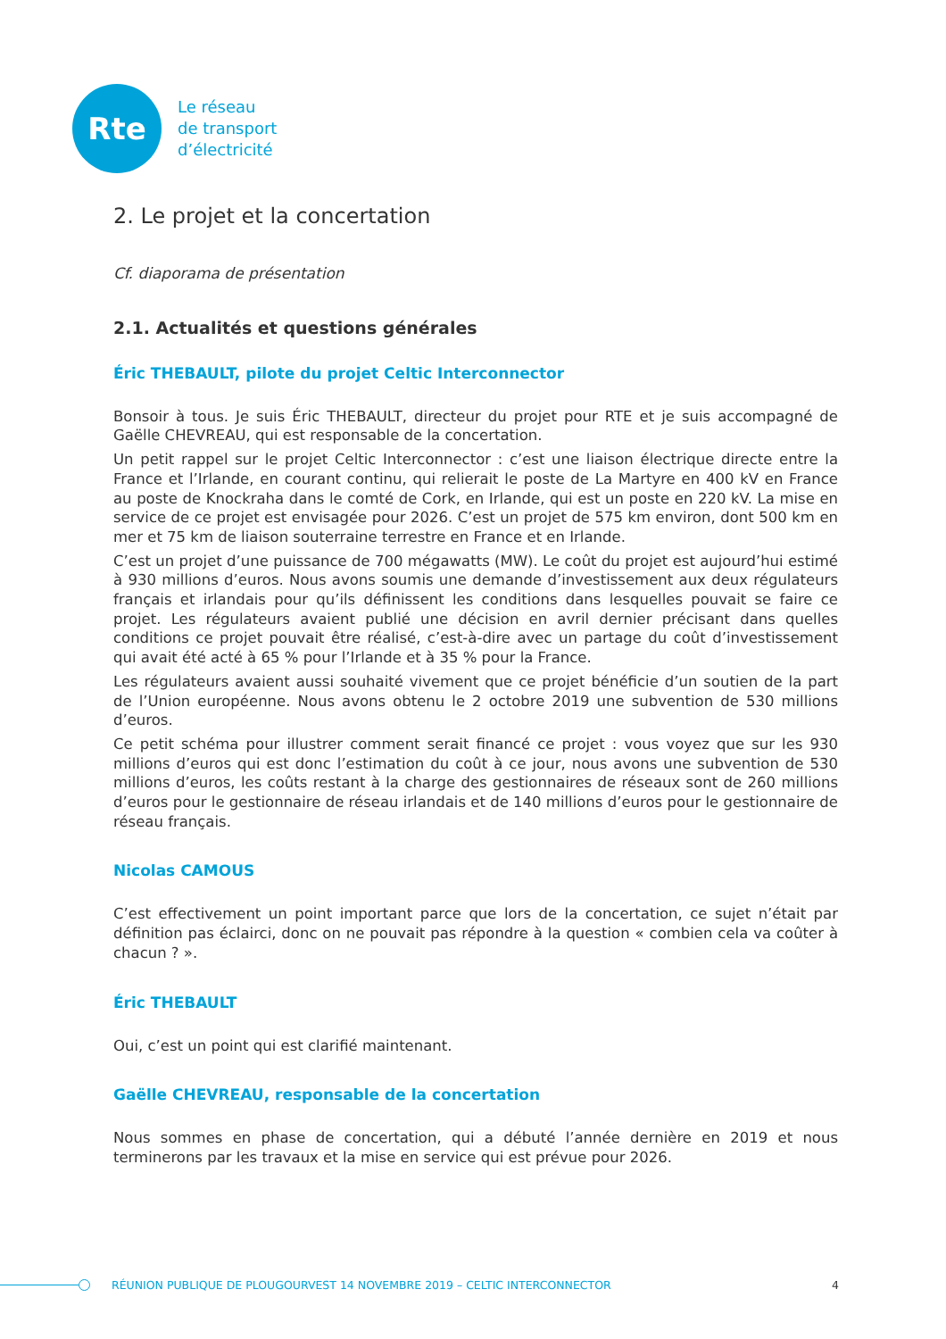Rte
Le réseau
de transport
d’électricité
2. Le projet et la concertation
Cf. diaporama de présentation
2.1. Actualités et questions générales
Éric THEBAULT, pilote du projet Celtic Interconnector
Bonsoir à tous. Je suis Éric THEBAULT, directeur du projet pour RTE et je suis accompagné de Gaëlle CHEVREAU, qui est responsable de la concertation.
Un petit rappel sur le projet Celtic Interconnector : c’est une liaison électrique directe entre la France et l’Irlande, en courant continu, qui relierait le poste de La Martyre en 400 kV en France au poste de Knockraha dans le comté de Cork, en Irlande, qui est un poste en 220 kV. La mise en service de ce projet est envisagée pour 2026. C’est un projet de 575 km environ, dont 500 km en mer et 75 km de liaison souterraine terrestre en France et en Irlande.
C’est un projet d’une puissance de 700 mégawatts (MW). Le coût du projet est aujourd’hui estimé à 930 millions d’euros. Nous avons soumis une demande d’investissement aux deux régulateurs français et irlandais pour qu’ils définissent les conditions dans lesquelles pouvait se faire ce projet. Les régulateurs avaient publié une décision en avril dernier précisant dans quelles conditions ce projet pouvait être réalisé, c’est-à-dire avec un partage du coût d’investissement qui avait été acté à 65 % pour l’Irlande et à 35 % pour la France.
Les régulateurs avaient aussi souhaité vivement que ce projet bénéficie d’un soutien de la part de l’Union européenne. Nous avons obtenu le 2 octobre 2019 une subvention de 530 millions d’euros.
Ce petit schéma pour illustrer comment serait financé ce projet : vous voyez que sur les 930 millions d’euros qui est donc l’estimation du coût à ce jour, nous avons une subvention de 530 millions d’euros, les coûts restant à la charge des gestionnaires de réseaux sont de 260 millions d’euros pour le gestionnaire de réseau irlandais et de 140 millions d’euros pour le gestionnaire de réseau français.
Nicolas CAMOUS
C’est effectivement un point important parce que lors de la concertation, ce sujet n’était par définition pas éclairci, donc on ne pouvait pas répondre à la question « combien cela va coûter à chacun ? ».
Éric THEBAULT
Oui, c’est un point qui est clarifié maintenant.
Gaëlle CHEVREAU, responsable de la concertation
Nous sommes en phase de concertation, qui a débuté l’année dernière en 2019 et nous terminerons par les travaux et la mise en service qui est prévue pour 2026.
RÉUNION PUBLIQUE DE PLOUGOURVEST 14 NOVEMBRE 2019 – CELTIC INTERCONNECTOR 4